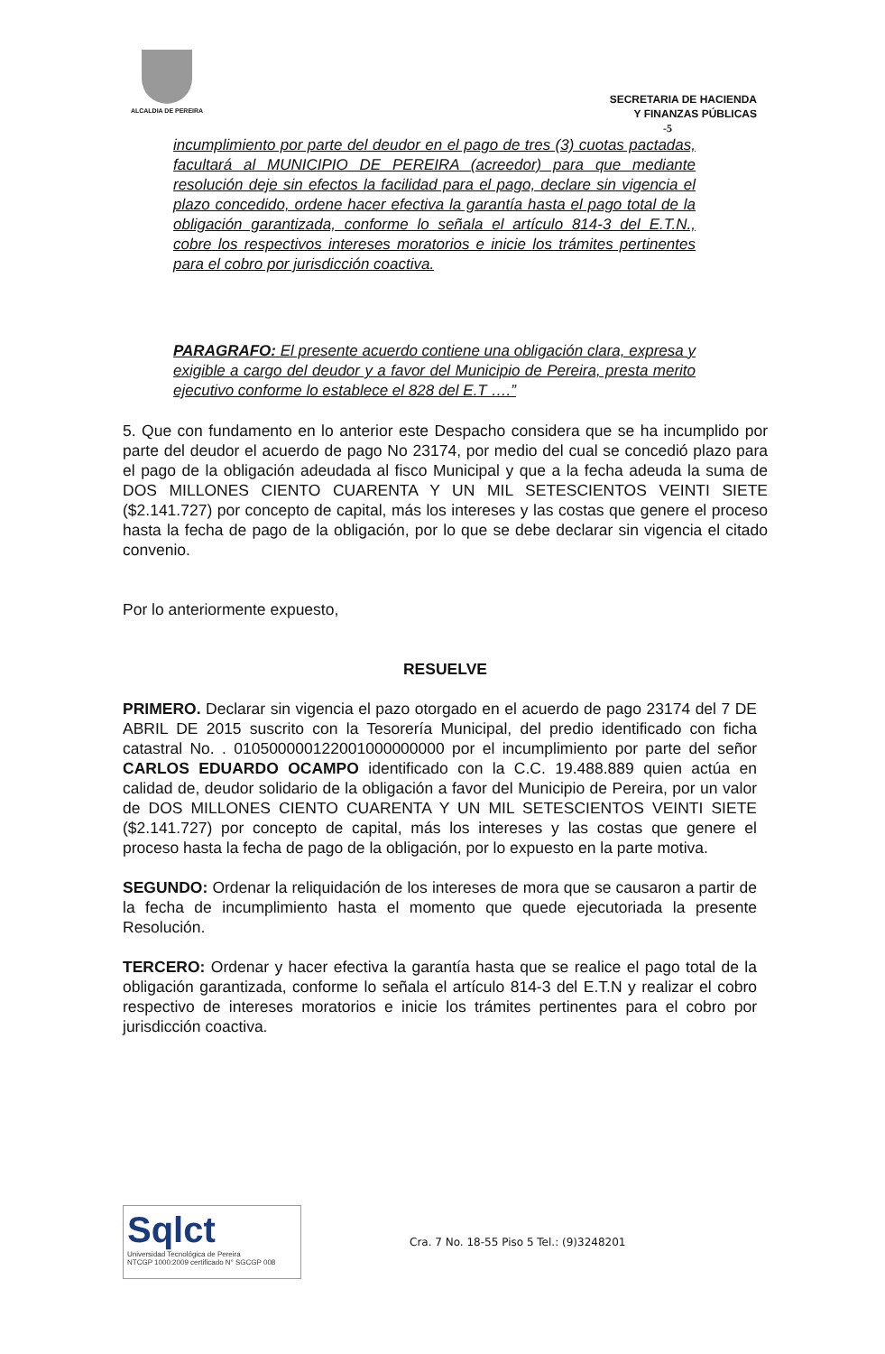ALCALDIA DE PEREIRA
SECRETARIA DE HACIENDA
Y FINANZAS PÚBLICAS
-5
incumplimiento por parte del deudor en el pago de tres (3) cuotas pactadas, facultará al MUNICIPIO DE PEREIRA (acreedor) para que mediante resolución deje sin efectos la facilidad para el pago, declare sin vigencia el plazo concedido, ordene hacer efectiva la garantía hasta el pago total de la obligación garantizada, conforme lo señala el artículo 814-3 del E.T.N., cobre los respectivos intereses moratorios e inicie los trámites pertinentes para el cobro por jurisdicción coactiva.
PARAGRAFO: El presente acuerdo contiene una obligación clara, expresa y exigible a cargo del deudor y a favor del Municipio de Pereira, presta merito ejecutivo conforme lo establece el 828 del E.T ….”
5. Que con fundamento en lo anterior este Despacho considera que se ha incumplido por parte del deudor el acuerdo de pago No 23174, por medio del cual se concedió plazo para el pago de la obligación adeudada al fisco Municipal y que a la fecha adeuda la suma de DOS MILLONES CIENTO CUARENTA Y UN MIL SETESCIENTOS VEINTI SIETE ($2.141.727) por concepto de capital, más los intereses y las costas que genere el proceso hasta la fecha de pago de la obligación, por lo que se debe declarar sin vigencia el citado convenio.
Por lo anteriormente expuesto,
RESUELVE
PRIMERO. Declarar sin vigencia el pazo otorgado en el acuerdo de pago 23174 del 7 DE ABRIL DE 2015 suscrito con la Tesorería Municipal, del predio identificado con ficha catastral No. . 010500000122001000000000 por el incumplimiento por parte del señor CARLOS EDUARDO OCAMPO identificado con la C.C. 19.488.889 quien actúa en calidad de, deudor solidario de la obligación a favor del Municipio de Pereira, por un valor de DOS MILLONES CIENTO CUARENTA Y UN MIL SETESCIENTOS VEINTI SIETE ($2.141.727) por concepto de capital, más los intereses y las costas que genere el proceso hasta la fecha de pago de la obligación, por lo expuesto en la parte motiva.
SEGUNDO: Ordenar la reliquidación de los intereses de mora que se causaron a partir de la fecha de incumplimiento hasta el momento que quede ejecutoriada la presente Resolución.
TERCERO: Ordenar y hacer efectiva la garantía hasta que se realice el pago total de la obligación garantizada, conforme lo señala el artículo 814-3 del E.T.N y realizar el cobro respectivo de intereses moratorios e inicie los trámites pertinentes para el cobro por jurisdicción coactiva.
Sqlct
Universidad Tecnológica de Pereira
NTCGP 1000:2009 certificado N° SGCGP 008
Cra. 7 No. 18-55 Piso 5 Tel.: (9)3248201